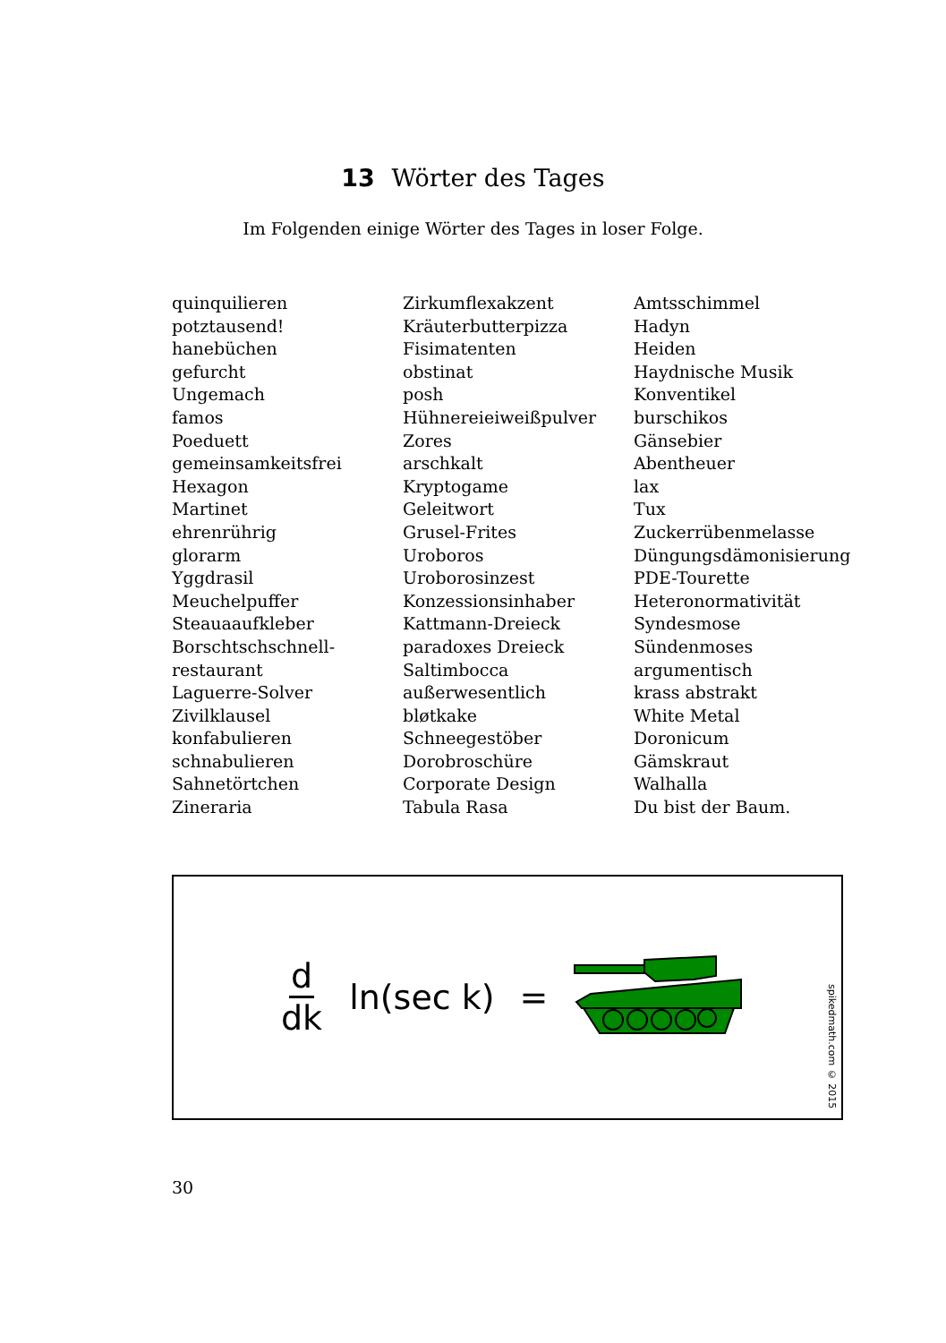13 Wörter des Tages
Im Folgenden einige Wörter des Tages in loser Folge.
quinquilieren
potztausend!
hanebüchen
gefurcht
Ungemach
famos
Poeduett
gemeinsamkeitsfrei
Hexagon
Martinet
ehrenrührig
glorarm
Yggdrasil
Meuchelpuffer
Steauaaufkleber
Borschtschschnell-
restaurant
Laguerre-Solver
Zivilklausel
konfabulieren
schnabulieren
Sahnetörtchen
Zineraria
Zirkumflexakzent
Kräuterbutterpizza
Fisimatenten
obstinat
posh
Hühnereieiweißpulver
Zores
arschkalt
Kryptogame
Geleitwort
Grusel-Frites
Uroboros
Uroborosinzest
Konzessionsinhaber
Kattmann-Dreieck
paradoxes Dreieck
Saltimbocca
außerwesentlich
bløtkake
Schneegestöber
Dorobroschüre
Corporate Design
Tabula Rasa
Amtsschimmel
Hadyn
Heiden
Haydnische Musik
Konventikel
burschikos
Gänsebier
Abentheuer
lax
Tux
Zuckerrübenmelasse
Düngungsdämonisierung
PDE-Tourette
Heteronormativität
Syndesmose
Sündenmoses
argumentisch
krass abstrakt
White Metal
Doronicum
Gämskraut
Walhalla
Du bist der Baum.
d dk ln(sec k) =
spikedmath.com © 2015
30